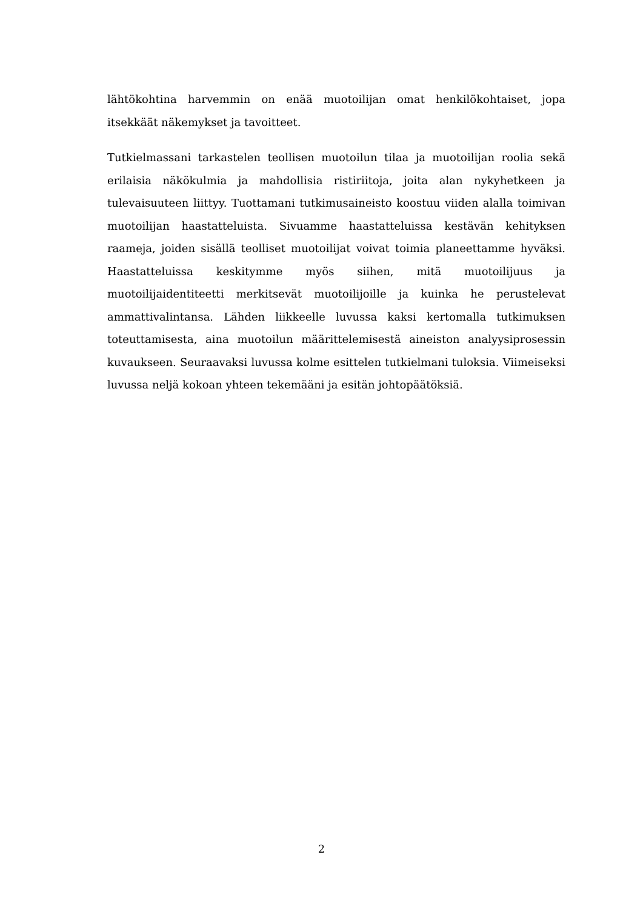lähtökohtina harvemmin on enää muotoilijan omat henkilökohtaiset, jopa itsekkäät näkemykset ja tavoitteet.
Tutkielmassani tarkastelen teollisen muotoilun tilaa ja muotoilijan roolia sekä erilaisia näkökulmia ja mahdollisia ristiriitoja, joita alan nykyhetkeen ja tulevaisuuteen liittyy. Tuottamani tutkimusaineisto koostuu viiden alalla toimivan muotoilijan haastatteluista. Sivuamme haastatteluissa kestävän kehityksen raameja, joiden sisällä teolliset muotoilijat voivat toimia planeettamme hyväksi. Haastatteluissa keskitymme myös siihen, mitä muotoilijuus ja muotoilijaidentiteetti merkitsevät muotoilijoille ja kuinka he perustelevat ammattivalintansa. Lähden liikkeelle luvussa kaksi kertomalla tutkimuksen toteuttamisesta, aina muotoilun määrittelemisestä aineiston analyysiprosessin kuvaukseen. Seuraavaksi luvussa kolme esittelen tutkielmani tuloksia. Viimeiseksi luvussa neljä kokoan yhteen tekemääni ja esitän johtopäätöksiä.
2